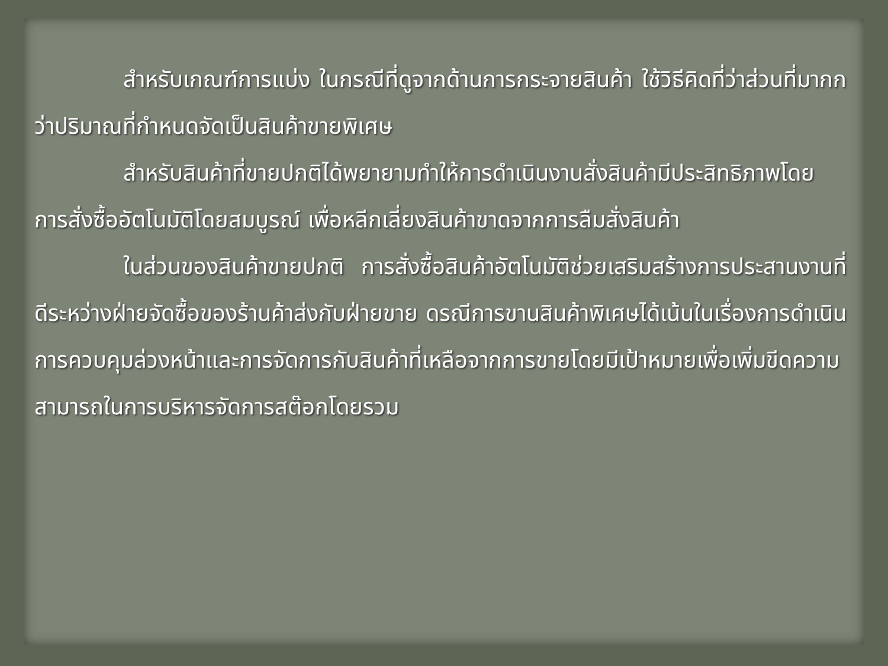สำหรับเกณฑ์การแบ่ง ในกรณีที่ดูจากด้านการกระจายสินค้า ใช้วิธีคิดที่ว่าส่วนที่มากกว่าปริมาณที่กำหนดจัดเป็นสินค้าขายพิเศษ
สำหรับสินค้าที่ขายปกติได้พยายามทำให้การดำเนินงานสั่งสินค้ามีประสิทธิภาพโดยการสั่งซื้ออัตโนมัติโดยสมบูรณ์ เพื่อหลีกเลี่ยงสินค้าขาดจากการลืมสั่งสินค้า
ในส่วนของสินค้าขายปกติ การสั่งซื้อสินค้าอัตโนมัติช่วยเสริมสร้างการประสานงานที่ดีระหว่างฝ่ายจัดซื้อของร้านค้าส่งกับฝ่ายขาย ดรณีการขานสินค้าพิเศษได้เน้นในเรื่องการดำเนินการควบคุมล่วงหน้าและการจัดการกับสินค้าที่เหลือจากการขายโดยมีเป้าหมายเพื่อเพิ่มขีดความสามารถในการบริหารจัดการสต๊อกโดยรวม